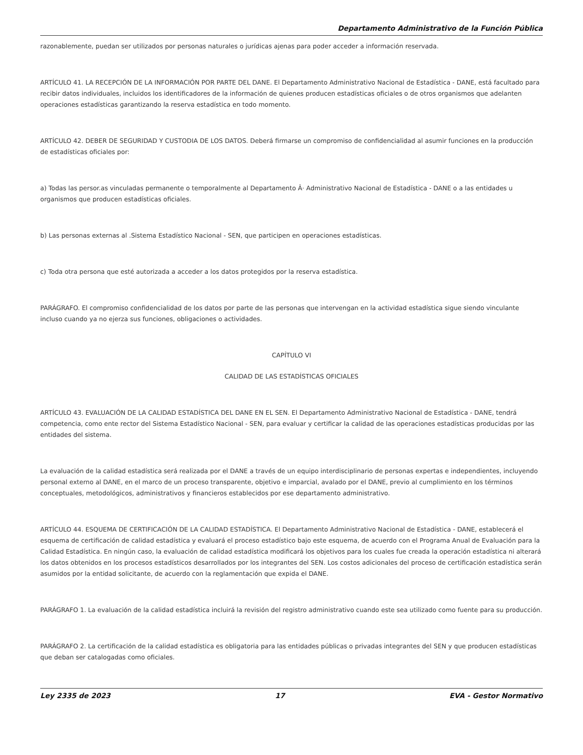Departamento Administrativo de la Función Pública
razonablemente, puedan ser utilizados por personas naturales o jurídicas ajenas para poder acceder a información reservada.
ARTÍCULO 41. LA RECEPCIÓN DE LA INFORMACIÓN POR PARTE DEL DANE. El Departamento Administrativo Nacional de Estadística - DANE, está facultado para recibir datos individuales, incluidos los identificadores de la información de quienes producen estadísticas oficiales o de otros organismos que adelanten operaciones estadísticas garantizando la reserva estadística en todo momento.
ARTÍCULO 42. DEBER DE SEGURIDAD Y CUSTODIA DE LOS DATOS. Deberá firmarse un compromiso de confidencialidad al asumir funciones en la producción de estadísticas oficiales por:
a) Todas las persor.as vinculadas permanente o temporalmente al Departamento Â· Administrativo Nacional de Estadística - DANE o a las entidades u organismos que producen estadísticas oficiales.
b) Las personas externas al .Sistema Estadístico Nacional - SEN, que participen en operaciones estadísticas.
c) Toda otra persona que esté autorizada a acceder a los datos protegidos por la reserva estadística.
PARÁGRAFO. El compromiso confidencialidad de los datos por parte de las personas que intervengan en la actividad estadística sigue siendo vinculante incluso cuando ya no ejerza sus funciones, obligaciones o actividades.
CAPÍTULO VI
CALIDAD DE LAS ESTADÍSTICAS OFICIALES
ARTÍCULO 43. EVALUACIÓN DE LA CALIDAD ESTADÍSTICA DEL DANE EN EL SEN. El Departamento Administrativo Nacional de Estadística - DANE, tendrá competencia, como ente rector del Sistema Estadístico Nacional - SEN, para evaluar y certificar la calidad de las operaciones estadísticas producidas por las entidades del sistema.
La evaluación de la calidad estadística será realizada por el DANE a través de un equipo interdisciplinario de personas expertas e independientes, incluyendo personal externo al DANE, en el marco de un proceso transparente, objetivo e imparcial, avalado por el DANE, previo al cumplimiento en los términos conceptuales, metodológicos, administrativos y financieros establecidos por ese departamento administrativo.
ARTÍCULO 44. ESQUEMA DE CERTIFICACIÓN DE LA CALIDAD ESTADÍSTICA. El Departamento Administrativo Nacional de Estadística - DANE, establecerá el esquema de certificación de calidad estadística y evaluará el proceso estadístico bajo este esquema, de acuerdo con el Programa Anual de Evaluación para la Calidad Estadística. En ningún caso, la evaluación de calidad estadística modificará los objetivos para los cuales fue creada la operación estadística ni alterará los datos obtenidos en los procesos estadísticos desarrollados por los integrantes del SEN. Los costos adicionales del proceso de certificación estadística serán asumidos por la entidad solicitante, de acuerdo con la reglamentación que expida el DANE.
PARÁGRAFO 1. La evaluación de la calidad estadística incluirá la revisión del registro administrativo cuando este sea utilizado como fuente para su producción.
PARÁGRAFO 2. La certificación de la calidad estadística es obligatoria para las entidades públicas o privadas integrantes del SEN y que producen estadísticas que deban ser catalogadas como oficiales.
Ley 2335 de 2023 17 EVA - Gestor Normativo